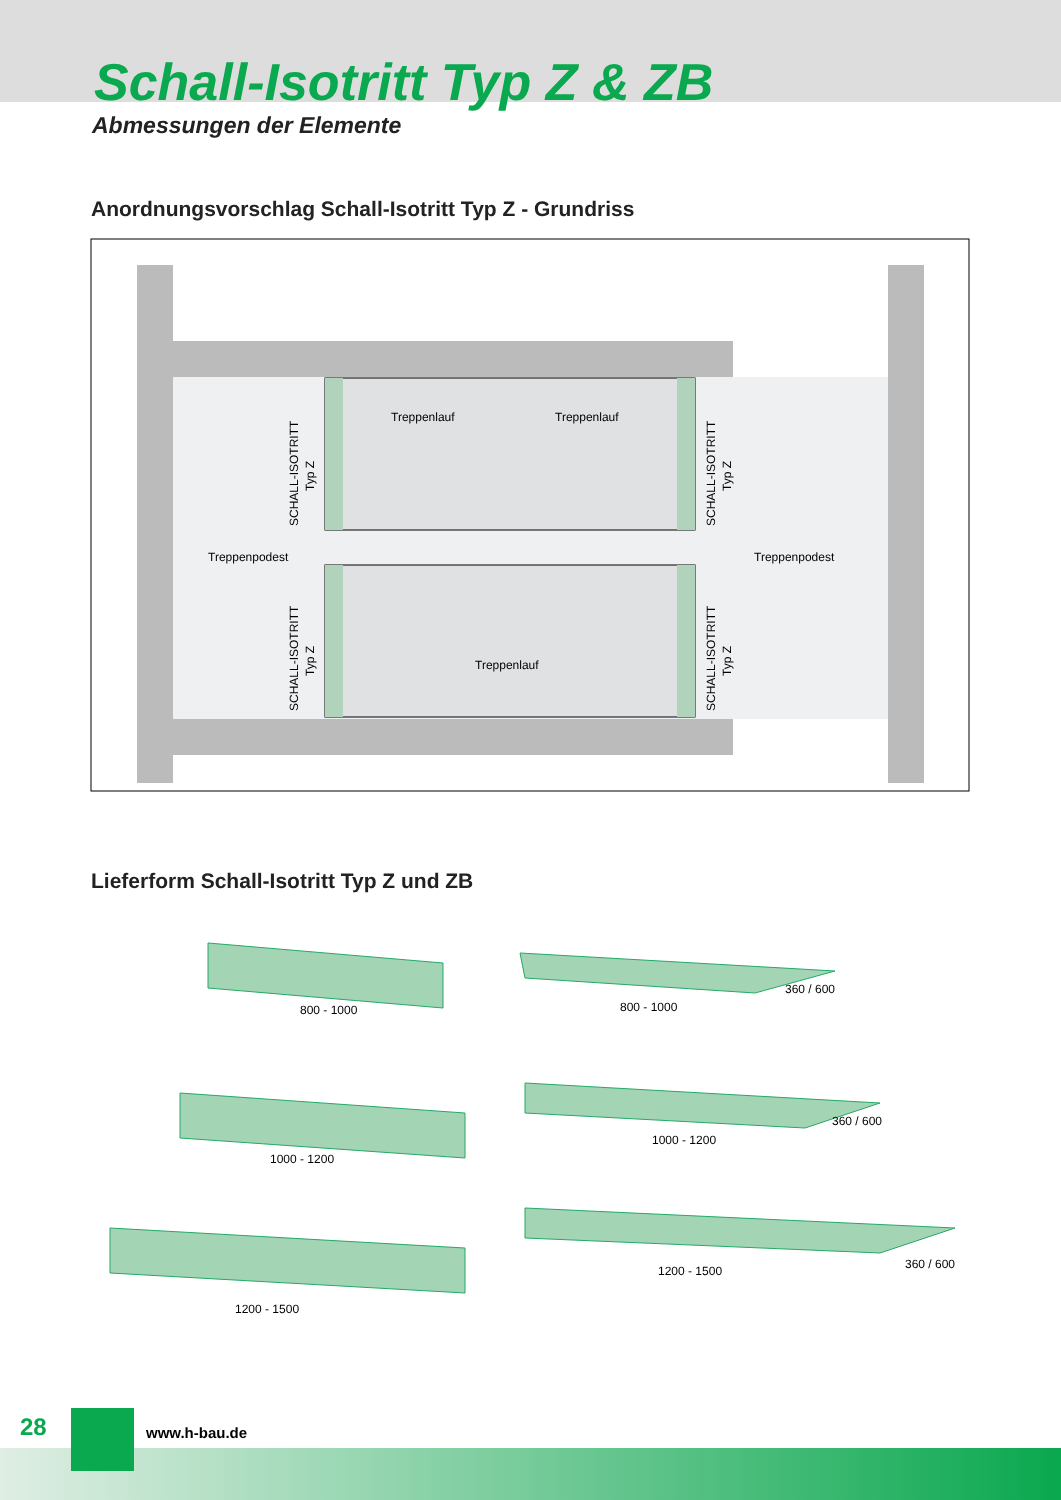Schall-Isotritt Typ Z & ZB
Abmessungen der Elemente
Anordnungsvorschlag Schall-Isotritt Typ Z - Grundriss
Treppenlauf
Treppenlauf
Treppenlauf
Treppenpodest
Treppenpodest
SCHALL-ISOTRITT
Typ Z
SCHALL-ISOTRITT
Typ Z
SCHALL-ISOTRITT
Typ Z
SCHALL-ISOTRITT
Typ Z
Lieferform Schall-Isotritt Typ Z und ZB
800 - 1000
800 - 1000
360 / 600
1000 - 1200
1000 - 1200
360 / 600
1200 - 1500
1200 - 1500
360 / 600
28 www.h-bau.de